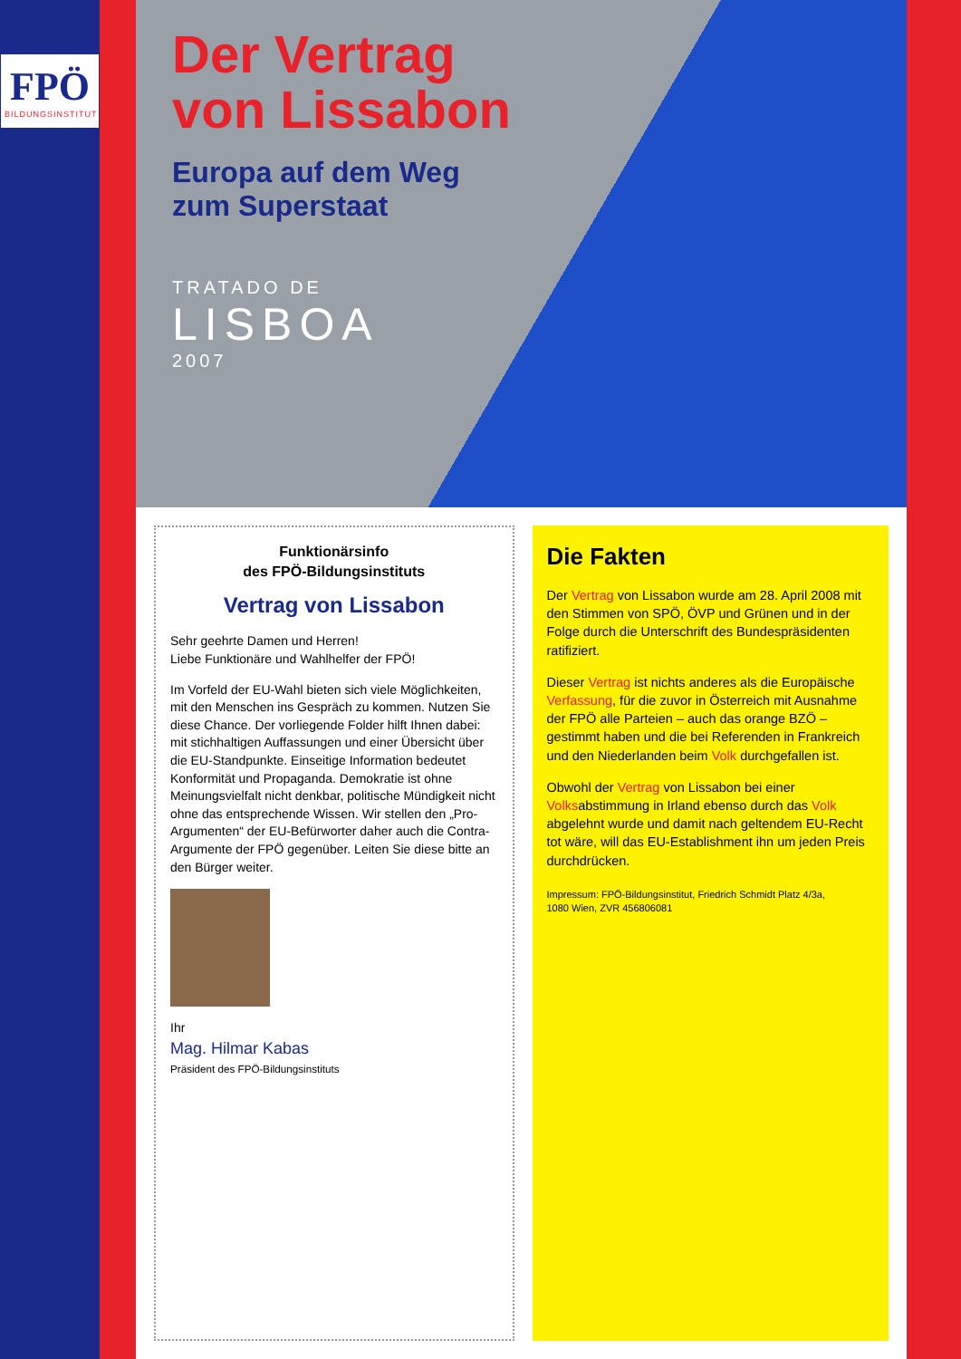FPÖ
BILDUNGSINSTITUT
Der Vertrag
von Lissabon
Europa auf dem Weg
zum Superstaat
TRATADO DE
LISBOA
2007
Funktionärsinfo
des FPÖ-Bildungsinstituts
Vertrag von Lissabon
Sehr geehrte Damen und Herren!
Liebe Funktionäre und Wahlhelfer der FPÖ!
Im Vorfeld der EU-Wahl bieten sich viele Möglichkeiten, mit den Menschen ins Gespräch zu kommen. Nutzen Sie diese Chance. Der vorliegende Folder hilft Ihnen dabei: mit stichhaltigen Auffassungen und einer Übersicht über die EU-Standpunkte. Einseitige Information bedeutet Konformität und Propaganda. Demokratie ist ohne Meinungsvielfalt nicht denkbar, politische Mündigkeit nicht ohne das entsprechende Wissen. Wir stellen den „Pro-Argumenten“ der EU-Befürworter daher auch die Contra-Argumente der FPÖ gegenüber. Leiten Sie diese bitte an den Bürger weiter.
Ihr
Mag. Hilmar Kabas
Präsident des FPÖ-Bildungsinstituts
Die Fakten
Der Vertrag von Lissabon wurde am 28. April 2008 mit den Stimmen von SPÖ, ÖVP und Grünen und in der Folge durch die Unterschrift des Bundespräsidenten ratifiziert.
Dieser Vertrag ist nichts anderes als die Europäische Verfassung, für die zuvor in Österreich mit Ausnahme der FPÖ alle Parteien – auch das orange BZÖ – gestimmt haben und die bei Referenden in Frankreich und den Niederlanden beim Volk durchgefallen ist.
Obwohl der Vertrag von Lissabon bei einer Volksabstimmung in Irland ebenso durch das Volk abgelehnt wurde und damit nach geltendem EU-Recht tot wäre, will das EU-Establishment ihn um jeden Preis durchdrücken.
Impressum: FPÖ-Bildungsinstitut, Friedrich Schmidt Platz 4/3a,
1080 Wien, ZVR 456806081